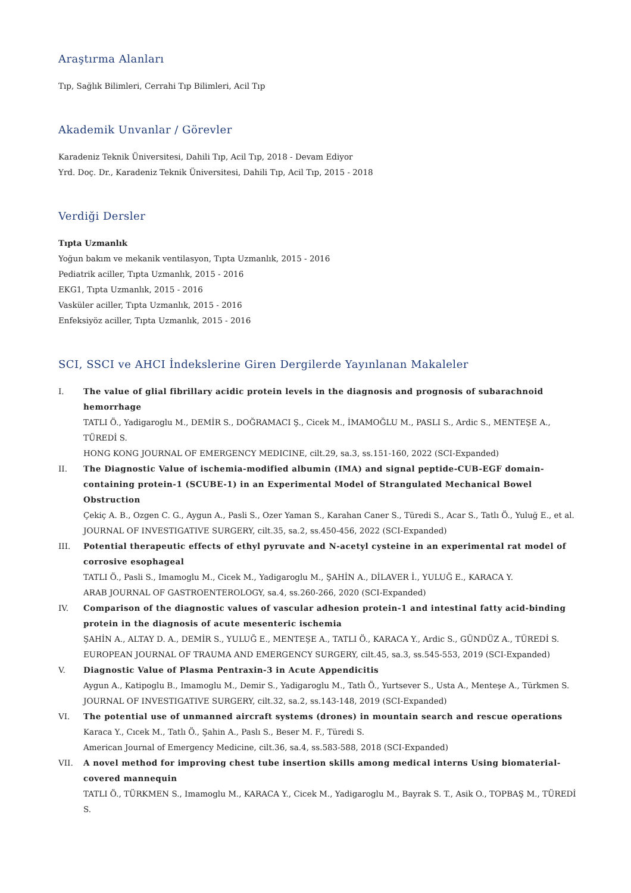Araştırma Alanları
Tıp, Sağlık Bilimleri, Cerrahi Tıp Bilimleri, Acil Tıp
Akademik Unvanlar / Görevler
Karadeniz Teknik Üniversitesi, Dahili Tıp, Acil Tıp, 2018 - Devam Ediyor
Yrd. Doç. Dr., Karadeniz Teknik Üniversitesi, Dahili Tıp, Acil Tıp, 2015 - 2018
Verdiği Dersler
Tıpta Uzmanlık
Yoğun bakım ve mekanik ventilasyon, Tıpta Uzmanlık, 2015 - 2016
Pediatrik aciller, Tıpta Uzmanlık, 2015 - 2016
EKG1, Tıpta Uzmanlık, 2015 - 2016
Vasküler aciller, Tıpta Uzmanlık, 2015 - 2016
Enfeksiyöz aciller, Tıpta Uzmanlık, 2015 - 2016
SCI, SSCI ve AHCI İndekslerine Giren Dergilerde Yayınlanan Makaleler
I. The value of glial fibrillary acidic protein levels in the diagnosis and prognosis of subarachnoid hemorrhage
TATLI Ö., Yadigaroglu M., DEMİR S., DOĞRAMACI Ş., Cicek M., İMAMOĞLU M., PASLI S., Ardic S., MENTEŞE A., TÜREDİ S.
HONG KONG JOURNAL OF EMERGENCY MEDICINE, cilt.29, sa.3, ss.151-160, 2022 (SCI-Expanded)
II. The Diagnostic Value of ischemia-modified albumin (IMA) and signal peptide-CUB-EGF domain-containing protein-1 (SCUBE-1) in an Experimental Model of Strangulated Mechanical Bowel Obstruction
Çekiç A. B., Ozgen C. G., Aygun A., Pasli S., Ozer Yaman S., Karahan Caner S., Türedi S., Acar S., Tatlı Ö., Yuluğ E., et al.
JOURNAL OF INVESTIGATIVE SURGERY, cilt.35, sa.2, ss.450-456, 2022 (SCI-Expanded)
III. Potential therapeutic effects of ethyl pyruvate and N-acetyl cysteine in an experimental rat model of corrosive esophageal
TATLI Ö., Pasli S., Imamoglu M., Cicek M., Yadigaroglu M., ŞAHİN A., DİLAVER İ., YULUĞ E., KARACA Y.
ARAB JOURNAL OF GASTROENTEROLOGY, sa.4, ss.260-266, 2020 (SCI-Expanded)
IV. Comparison of the diagnostic values of vascular adhesion protein-1 and intestinal fatty acid-binding protein in the diagnosis of acute mesenteric ischemia
ŞAHİN A., ALTAY D. A., DEMİR S., YULUĞ E., MENTEŞE A., TATLI Ö., KARACA Y., Ardic S., GÜNDÜZ A., TÜREDİ S.
EUROPEAN JOURNAL OF TRAUMA AND EMERGENCY SURGERY, cilt.45, sa.3, ss.545-553, 2019 (SCI-Expanded)
V. Diagnostic Value of Plasma Pentraxin-3 in Acute Appendicitis
Aygun A., Katipoglu B., Imamoglu M., Demir S., Yadigaroglu M., Tatlı Ö., Yurtsever S., Usta A., Menteşe A., Türkmen S.
JOURNAL OF INVESTIGATIVE SURGERY, cilt.32, sa.2, ss.143-148, 2019 (SCI-Expanded)
VI. The potential use of unmanned aircraft systems (drones) in mountain search and rescue operations
Karaca Y., Cıcek M., Tatlı Ö., Şahin A., Paslı S., Beser M. F., Türedi S.
American Journal of Emergency Medicine, cilt.36, sa.4, ss.583-588, 2018 (SCI-Expanded)
VII. A novel method for improving chest tube insertion skills among medical interns Using biomaterial-covered mannequin
TATLI Ö., TÜRKMEN S., Imamoglu M., KARACA Y., Cicek M., Yadigaroglu M., Bayrak S. T., Asik O., TOPBAŞ M., TÜREDİ S.